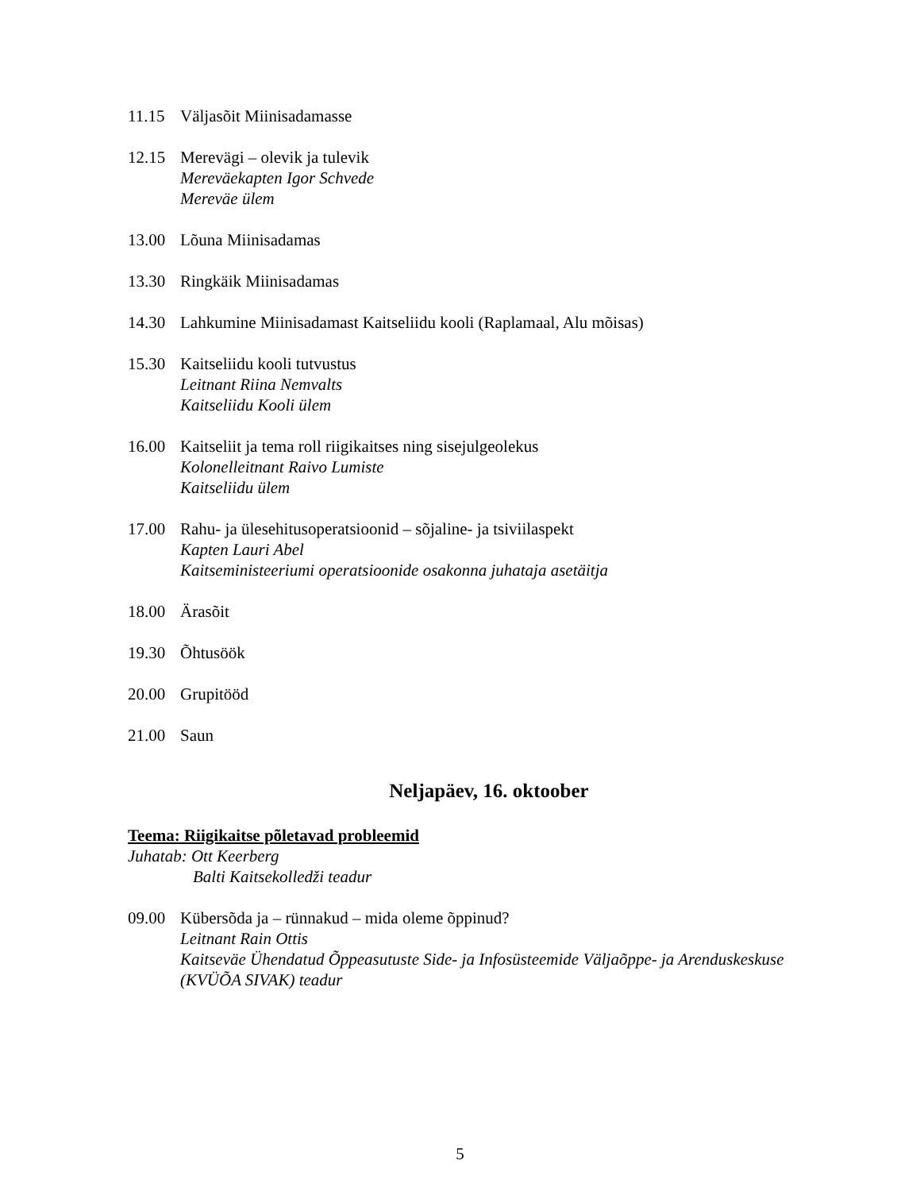11.15 Väljasõit Miinisadamasse
12.15 Merevägi – olevik ja tulevik
Mereväekapten Igor Schvede
Mereväe ülem
13.00 Lõuna Miinisadamas
13.30 Ringkäik Miinisadamas
14.30 Lahkumine Miinisadamast Kaitseliidu kooli (Raplamaal, Alu mõisas)
15.30 Kaitseliidu kooli tutvustus
Leitnant Riina Nemvalts
Kaitseliidu Kooli ülem
16.00 Kaitseliit ja tema roll riigikaitses ning sisejulgeolekus
Kolonelleitnant Raivo Lumiste
Kaitseliidu ülem
17.00 Rahu- ja ülesehitusoperatsioonid – sõjaline- ja tsiviilaspekt
Kapten Lauri Abel
Kaitseministeeriumi operatsioonide osakonna juhataja asetäitja
18.00 Ärasõit
19.30 Õhtusöök
20.00 Grupitööd
21.00 Saun
Neljapäev, 16. oktoober
Teema: Riigikaitse põletavad probleemid
Juhatab: Ott Keerberg
Balti Kaitsekolledži teadur
09.00 Kübersõda ja – rünnakud – mida oleme õppinud?
Leitnant Rain Ottis
Kaitseväe Ühendatud Õppeasutuste Side- ja Infosüsteemide Väljaõppe- ja Arenduskeskuse (KVÜÕA SIVAK) teadur
5